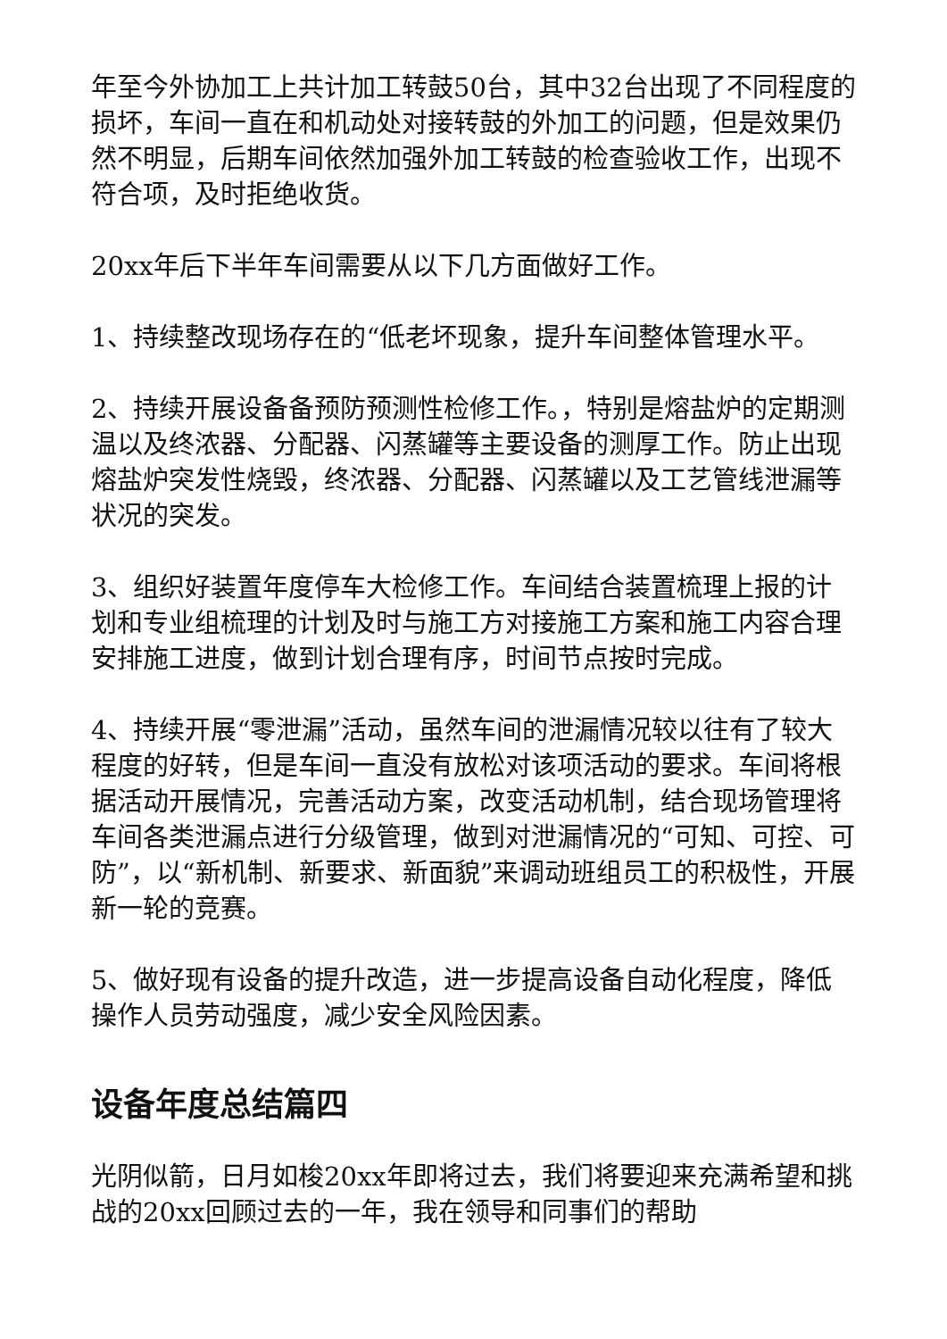年至今外协加工上共计加工转鼓50台，其中32台出现了不同程度的损坏，车间一直在和机动处对接转鼓的外加工的问题，但是效果仍然不明显，后期车间依然加强外加工转鼓的检查验收工作，出现不符合项，及时拒绝收货。
20xx年后下半年车间需要从以下几方面做好工作。
1、持续整改现场存在的“低老坏现象，提升车间整体管理水平。
2、持续开展设备备预防预测性检修工作。，特别是熔盐炉的定期测温以及终浓器、分配器、闪蒸罐等主要设备的测厚工作。防止出现熔盐炉突发性烧毁，终浓器、分配器、闪蒸罐以及工艺管线泄漏等状况的突发。
3、组织好装置年度停车大检修工作。车间结合装置梳理上报的计划和专业组梳理的计划及时与施工方对接施工方案和施工内容合理安排施工进度，做到计划合理有序，时间节点按时完成。
4、持续开展“零泄漏”活动，虽然车间的泄漏情况较以往有了较大程度的好转，但是车间一直没有放松对该项活动的要求。车间将根据活动开展情况，完善活动方案，改变活动机制，结合现场管理将车间各类泄漏点进行分级管理，做到对泄漏情况的“可知、可控、可防”，以“新机制、新要求、新面貌”来调动班组员工的积极性，开展新一轮的竞赛。
5、做好现有设备的提升改造，进一步提高设备自动化程度，降低操作人员劳动强度，减少安全风险因素。
设备年度总结篇四
光阴似箭，日月如梭20xx年即将过去，我们将要迎来充满希望和挑战的20xx回顾过去的一年，我在领导和同事们的帮助